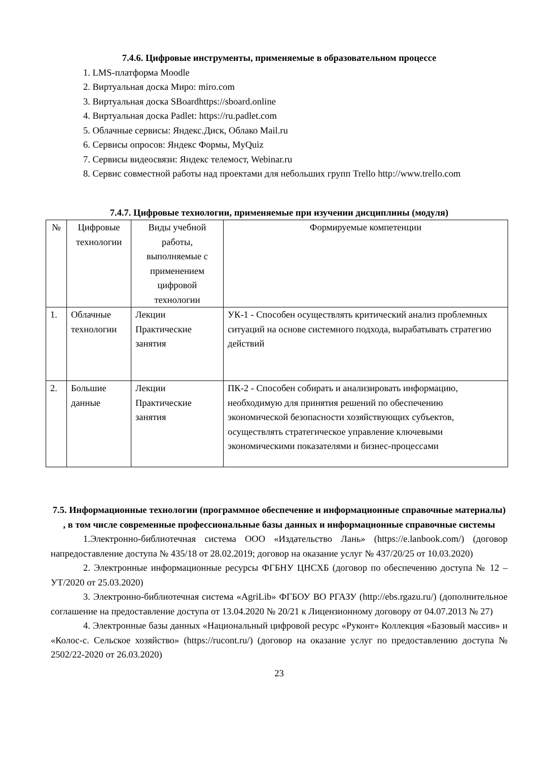7.4.6. Цифровые инструменты, применяемые в образовательном процессе
1. LMS-платформа Moodle
2. Виртуальная доска Миро: miro.com
3. Виртуальная доска SBoardhttps://sboard.online
4. Виртуальная доска Padlet: https://ru.padlet.com
5. Облачные сервисы: Яндекс.Диск, Облако Mail.ru
6. Сервисы опросов: Яндекс Формы, MyQuiz
7. Сервисы видеосвязи: Яндекс телемост, Webinar.ru
8. Сервис совместной работы над проектами для небольших групп Trello http://www.trello.com
7.4.7. Цифровые технологии, применяемые при изучении дисциплины (модуля)
| № | Цифровые технологии | Виды учебной работы, выполняемые с применением цифровой технологии | Формируемые компетенции |
| --- | --- | --- | --- |
| 1. | Облачные технологии | Лекции Практические занятия | УК-1 - Способен осуществлять критический анализ проблемных ситуаций на основе системного подхода, вырабатывать стратегию действий |
| 2. | Большие данные | Лекции Практические занятия | ПК-2 - Способен собирать и анализировать информацию, необходимую для принятия решений по обеспечению экономической безопасности хозяйствующих субъектов, осуществлять стратегическое управление ключевыми экономическими показателями и бизнес-процессами |
7.5. Информационные технологии (программное обеспечение и информационные справочные материалы) , в том числе современные профессиональные базы данных и информационные справочные системы
1.Электронно-библиотечная система ООО «Издательство Лань» (https://e.lanbook.com/) (договор напредоставление доступа № 435/18 от 28.02.2019; договор на оказание услуг № 437/20/25 от 10.03.2020)
2. Электронные информационные ресурсы ФГБНУ ЦНСХБ (договор по обеспечению доступа № 12 – УТ/2020 от 25.03.2020)
3. Электронно-библиотечная система «AgriLib» ФГБОУ ВО РГАЗУ (http://ebs.rgazu.ru/) (дополнительное соглашение на предоставление доступа от 13.04.2020 № 20/21 к Лицензионному договору от 04.07.2013 № 27)
4. Электронные базы данных «Национальный цифровой ресурс «Руконт» Коллекция «Базовый массив» и «Колос-с. Сельское хозяйство» (https://rucont.ru/) (договор на оказание услуг по предоставлению доступа № 2502/22-2020 от 26.03.2020)
23